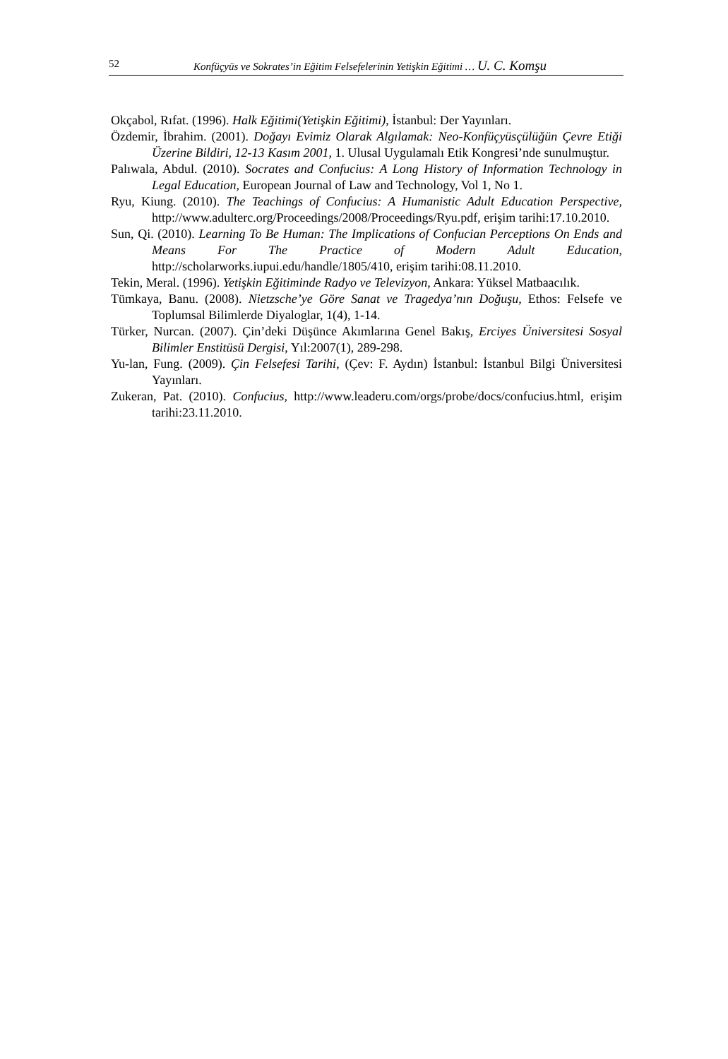52 Konfüçyüs ve Sokrates’in Eğitim Felsefelerinin Yetişkin Eğitimi … U. C. Komşu
Okçabol, Rıfat. (1996). Halk Eğitimi(Yetişkin Eğitimi), İstanbul: Der Yayınları.
Özdemir, İbrahim. (2001). Doğayı Evimiz Olarak Algılamak: Neo-Konfüçyüsçülüğün Çevre Etiği Üzerine Bildiri, 12-13 Kasım 2001, 1. Ulusal Uygulamalı Etik Kongresi’nde sunulmuştur.
Palıwala, Abdul. (2010). Socrates and Confucius: A Long History of Information Technology in Legal Education, European Journal of Law and Technology, Vol 1, No 1.
Ryu, Kiung. (2010). The Teachings of Confucius: A Humanistic Adult Education Perspective, http://www.adulterc.org/Proceedings/2008/Proceedings/Ryu.pdf, erişim tarihi:17.10.2010.
Sun, Qi. (2010). Learning To Be Human: The Implications of Confucian Perceptions On Ends and Means For The Practice of Modern Adult Education, http://scholarworks.iupui.edu/handle/1805/410, erişim tarihi:08.11.2010.
Tekin, Meral. (1996). Yetişkin Eğitiminde Radyo ve Televizyon, Ankara: Yüksel Matbaacılık.
Tümkaya, Banu. (2008). Nietzsche’ye Göre Sanat ve Tragedya’nın Doğuşu, Ethos: Felsefe ve Toplumsal Bilimlerde Diyaloglar, 1(4), 1-14.
Türker, Nurcan. (2007). Çin’deki Düşünce Akımlarına Genel Bakış, Erciyes Üniversitesi Sosyal Bilimler Enstitüsü Dergisi, Yıl:2007(1), 289-298.
Yu-lan, Fung. (2009). Çin Felsefesi Tarihi, (Çev: F. Aydın) İstanbul: İstanbul Bilgi Üniversitesi Yayınları.
Zukeran, Pat. (2010). Confucius, http://www.leaderu.com/orgs/probe/docs/confucius.html, erişim tarihi:23.11.2010.